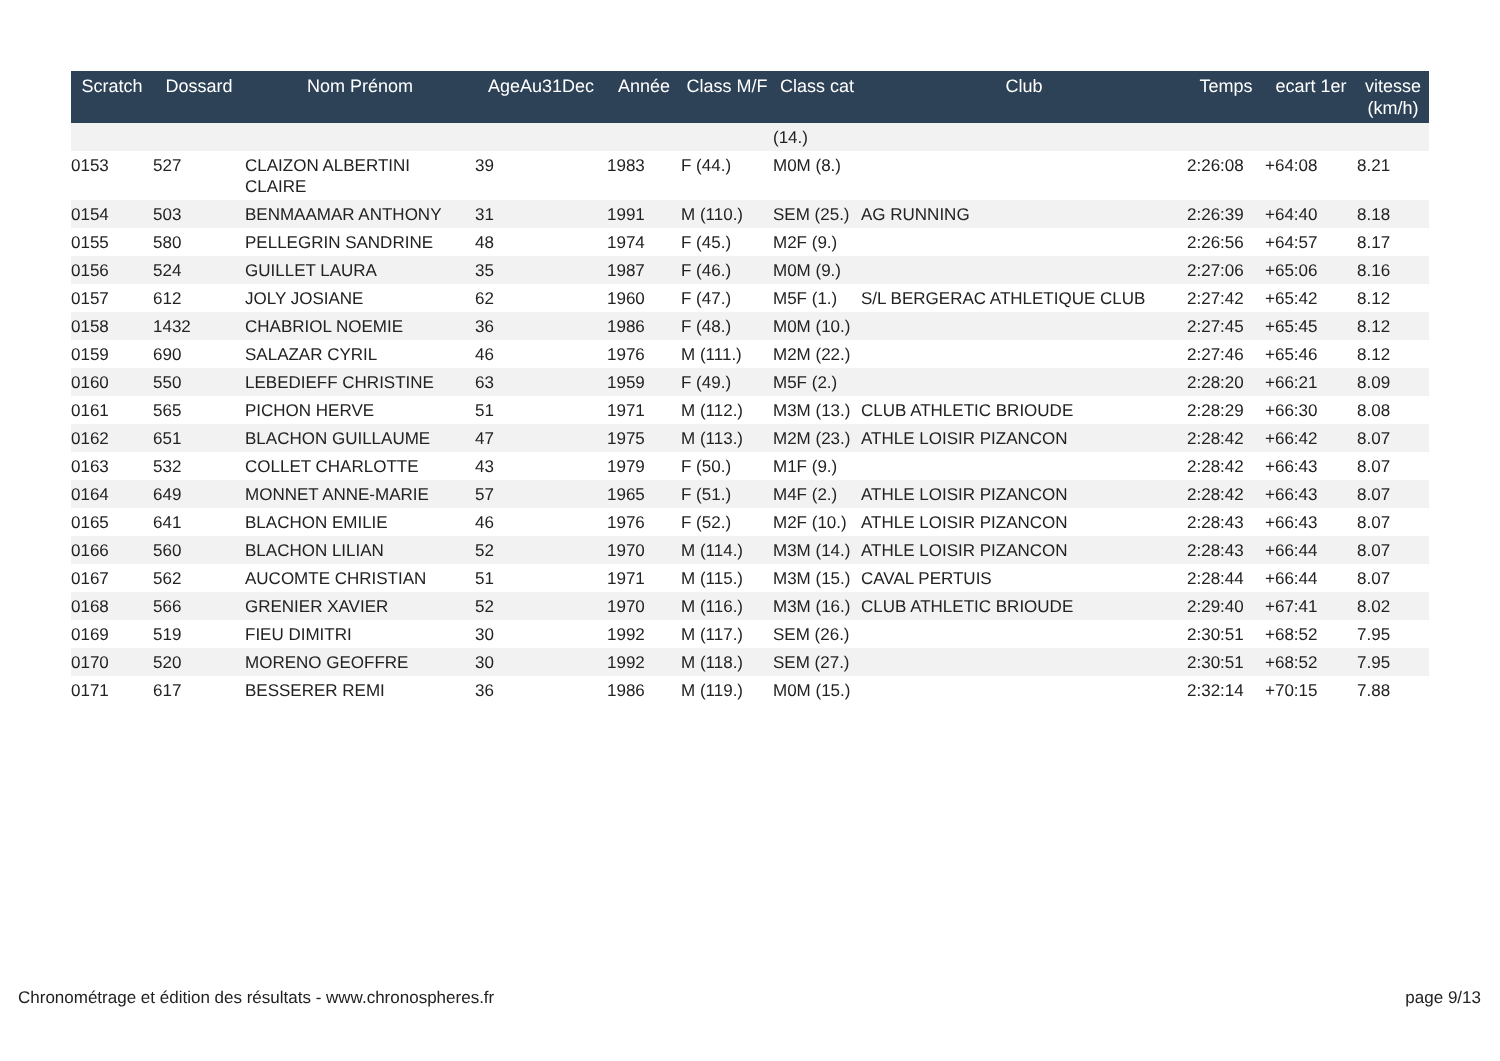| Scratch | Dossard | Nom Prénom | AgeAu31Dec | Année | Class M/F | Class cat | Club | Temps | ecart 1er | vitesse (km/h) |
| --- | --- | --- | --- | --- | --- | --- | --- | --- | --- | --- |
| | | | | | | (14.) | | | | |
| 0153 | 527 | CLAIZON ALBERTINI CLAIRE | 39 | 1983 | F (44.) | M0M (8.) | | 2:26:08 | +64:08 | 8.21 |
| 0154 | 503 | BENMAAMAR ANTHONY | 31 | 1991 | M (110.) | SEM (25.) | AG RUNNING | 2:26:39 | +64:40 | 8.18 |
| 0155 | 580 | PELLEGRIN SANDRINE | 48 | 1974 | F (45.) | M2F (9.) | | 2:26:56 | +64:57 | 8.17 |
| 0156 | 524 | GUILLET LAURA | 35 | 1987 | F (46.) | M0M (9.) | | 2:27:06 | +65:06 | 8.16 |
| 0157 | 612 | JOLY JOSIANE | 62 | 1960 | F (47.) | M5F (1.) | S/L BERGERAC ATHLETIQUE CLUB | 2:27:42 | +65:42 | 8.12 |
| 0158 | 1432 | CHABRIOL NOEMIE | 36 | 1986 | F (48.) | M0M (10.) | | 2:27:45 | +65:45 | 8.12 |
| 0159 | 690 | SALAZAR CYRIL | 46 | 1976 | M (111.) | M2M (22.) | | 2:27:46 | +65:46 | 8.12 |
| 0160 | 550 | LEBEDIEFF CHRISTINE | 63 | 1959 | F (49.) | M5F (2.) | | 2:28:20 | +66:21 | 8.09 |
| 0161 | 565 | PICHON HERVE | 51 | 1971 | M (112.) | M3M (13.) | CLUB ATHLETIC BRIOUDE | 2:28:29 | +66:30 | 8.08 |
| 0162 | 651 | BLACHON GUILLAUME | 47 | 1975 | M (113.) | M2M (23.) | ATHLE LOISIR PIZANCON | 2:28:42 | +66:42 | 8.07 |
| 0163 | 532 | COLLET CHARLOTTE | 43 | 1979 | F (50.) | M1F (9.) | | 2:28:42 | +66:43 | 8.07 |
| 0164 | 649 | MONNET ANNE-MARIE | 57 | 1965 | F (51.) | M4F (2.) | ATHLE LOISIR PIZANCON | 2:28:42 | +66:43 | 8.07 |
| 0165 | 641 | BLACHON EMILIE | 46 | 1976 | F (52.) | M2F (10.) | ATHLE LOISIR PIZANCON | 2:28:43 | +66:43 | 8.07 |
| 0166 | 560 | BLACHON LILIAN | 52 | 1970 | M (114.) | M3M (14.) | ATHLE LOISIR PIZANCON | 2:28:43 | +66:44 | 8.07 |
| 0167 | 562 | AUCOMTE CHRISTIAN | 51 | 1971 | M (115.) | M3M (15.) | CAVAL PERTUIS | 2:28:44 | +66:44 | 8.07 |
| 0168 | 566 | GRENIER XAVIER | 52 | 1970 | M (116.) | M3M (16.) | CLUB ATHLETIC BRIOUDE | 2:29:40 | +67:41 | 8.02 |
| 0169 | 519 | FIEU DIMITRI | 30 | 1992 | M (117.) | SEM (26.) | | 2:30:51 | +68:52 | 7.95 |
| 0170 | 520 | MORENO GEOFFRE | 30 | 1992 | M (118.) | SEM (27.) | | 2:30:51 | +68:52 | 7.95 |
| 0171 | 617 | BESSERER REMI | 36 | 1986 | M (119.) | M0M (15.) | | 2:32:14 | +70:15 | 7.88 |
Chronométrage et édition des résultats - www.chronospheres.fr page 9/13